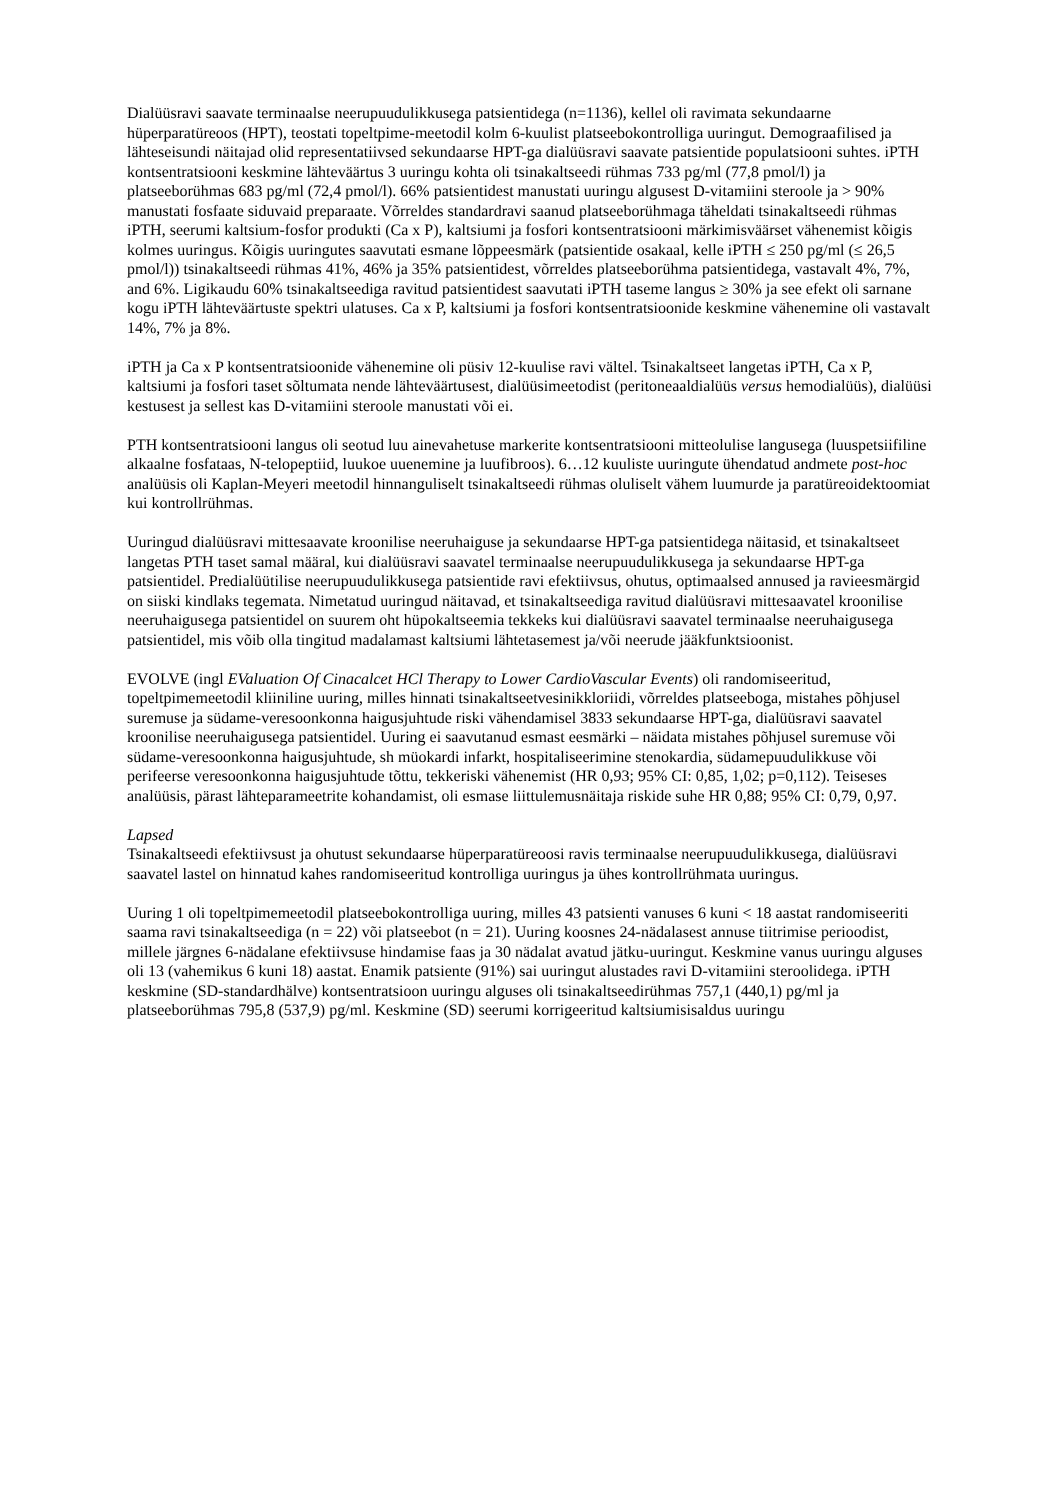Dialüüsravi saavate terminaalse neerupuudulikkusega patsientidega (n=1136), kellel oli ravimata sekundaarne hüperparatüreoos (HPT), teostati topeltpime-meetodil kolm 6-kuulist platseebokontrolliga uuringut. Demograafilised ja lähteseisundi näitajad olid representatiivsed sekundaarse HPT-ga dialüüsravi saavate patsientide populatsiooni suhtes. iPTH kontsentratsiooni keskmine lähteväärtus 3 uuringu kohta oli tsinakaltseedi rühmas 733 pg/ml (77,8 pmol/l) ja platseeborühmas 683 pg/ml (72,4 pmol/l). 66% patsientidest manustati uuringu algusest D-vitamiini steroole ja > 90% manustati fosfaate siduvaid preparaate. Võrreldes standardravi saanud platseeborühmaga täheldati tsinakaltseedi rühmas iPTH, seerumi kaltsium-fosfor produkti (Ca x P), kaltsiumi ja fosfori kontsentratsiooni märkimisväärset vähenemist kõigis kolmes uuringus. Kõigis uuringutes saavutati esmane lõppeesmärk (patsientide osakaal, kelle iPTH ≤ 250 pg/ml (≤ 26,5 pmol/l)) tsinakaltseedi rühmas 41%, 46% ja 35% patsientidest, võrreldes platseeborühma patsientidega, vastavalt 4%, 7%, and 6%. Ligikaudu 60% tsinakaltseediga ravitud patsientidest saavutati iPTH taseme langus ≥ 30% ja see efekt oli sarnane kogu iPTH lähteväärtuste spektri ulatuses. Ca x P, kaltsiumi ja fosfori kontsentratsioonide keskmine vähenemine oli vastavalt 14%, 7% ja 8%.
iPTH ja Ca x P kontsentratsioonide vähenemine oli püsiv 12-kuulise ravi vältel. Tsinakaltseet langetas iPTH, Ca x P, kaltsiumi ja fosfori taset sõltumata nende lähteväärtusest, dialüüsimeetodist (peritoneaaldialüüs versus hemodialüüs), dialüüsi kestusest ja sellest kas D-vitamiini steroole manustati või ei.
PTH kontsentratsiooni langus oli seotud luu ainevahetuse markerite kontsentratsiooni mitteolulise langusega (luuspetsiifiline alkaalne fosfataas, N-telopeptiid, luukoe uuenemine ja luufibroos). 6…12 kuuliste uuringute ühendatud andmete post-hoc analüüsis oli Kaplan-Meyeri meetodil hinnanguliselt tsinakaltseedi rühmas oluliselt vähem luumurde ja paratüreoidektoomiat kui kontrollrühmas.
Uuringud dialüüsravi mittesaavate kroonilise neeruhaiguse ja sekundaarse HPT-ga patsientidega näitasid, et tsinakaltseet langetas PTH taset samal määral, kui dialüüsravi saavatel terminaalse neerupuudulikkusega ja sekundaarse HPT-ga patsientidel. Predialüütilise neerupuudulikkusega patsientide ravi efektiivsus, ohutus, optimaalsed annused ja ravieesmärgid on siiski kindlaks tegemata. Nimetatud uuringud näitavad, et tsinakaltseediga ravitud dialüüsravi mittesaavatel kroonilise neeruhaigusega patsientidel on suurem oht hüpokaltseemia tekkeks kui dialüüsravi saavatel terminaalse neeruhaigusega patsientidel, mis võib olla tingitud madalamast kaltsiumi lähtetasemest ja/või neerude jääkfunktsioonist.
EVOLVE (ingl EValuation Of Cinacalcet HCl Therapy to Lower CardioVascular Events) oli randomiseeritud, topeltpimemeetodil kliiniline uuring, milles hinnati tsinakaltseetvesinikkloriidi, võrreldes platseeboga, mistahes põhjusel suremuse ja südame-veresoonkonna haigusjuhtude riski vähendamisel 3833 sekundaarse HPT-ga, dialüüsravi saavatel kroonilise neeruhaigusega patsientidel. Uuring ei saavutanud esmast eesmärki – näidata mistahes põhjusel suremuse või südame-veresoonkonna haigusjuhtude, sh müokardi infarkt, hospitaliseerimine stenokardia, südamepuudulikkuse või perifeerse veresoonkonna haigusjuhtude tõttu, tekkeriski vähenemist (HR 0,93; 95% CI: 0,85, 1,02; p=0,112). Teiseses analüüsis, pärast lähteparameetrite kohandamist, oli esmase liittulemusnäitaja riskide suhe HR 0,88; 95% CI: 0,79, 0,97.
Lapsed
Tsinakaltseedi efektiivsust ja ohutust sekundaarse hüperparatüreoosi ravis terminaalse neerupuudulikkusega, dialüüsravi saavatel lastel on hinnatud kahes randomiseeritud kontrolliga uuringus ja ühes kontrollrühmata uuringus.
Uuring 1 oli topeltpimemeetodil platseebokontrolliga uuring, milles 43 patsienti vanuses 6 kuni < 18 aastat randomiseeriti saama ravi tsinakaltseediga (n = 22) või platseebot (n = 21). Uuring koosnes 24-nädalasest annuse tiitrimise perioodist, millele järgnes 6-nädalane efektiivsuse hindamise faas ja 30 nädalat avatud jätku-uuringut. Keskmine vanus uuringu alguses oli 13 (vahemikus 6 kuni 18) aastat. Enamik patsiente (91%) sai uuringut alustades ravi D-vitamiini steroolidega. iPTH keskmine (SD-standardhälve) kontsentratsioon uuringu alguses oli tsinakaltseedirühmas 757,1 (440,1) pg/ml ja platseeborühmas 795,8 (537,9) pg/ml. Keskmine (SD) seerumi korrigeeritud kaltsiumisisaldus uuringu